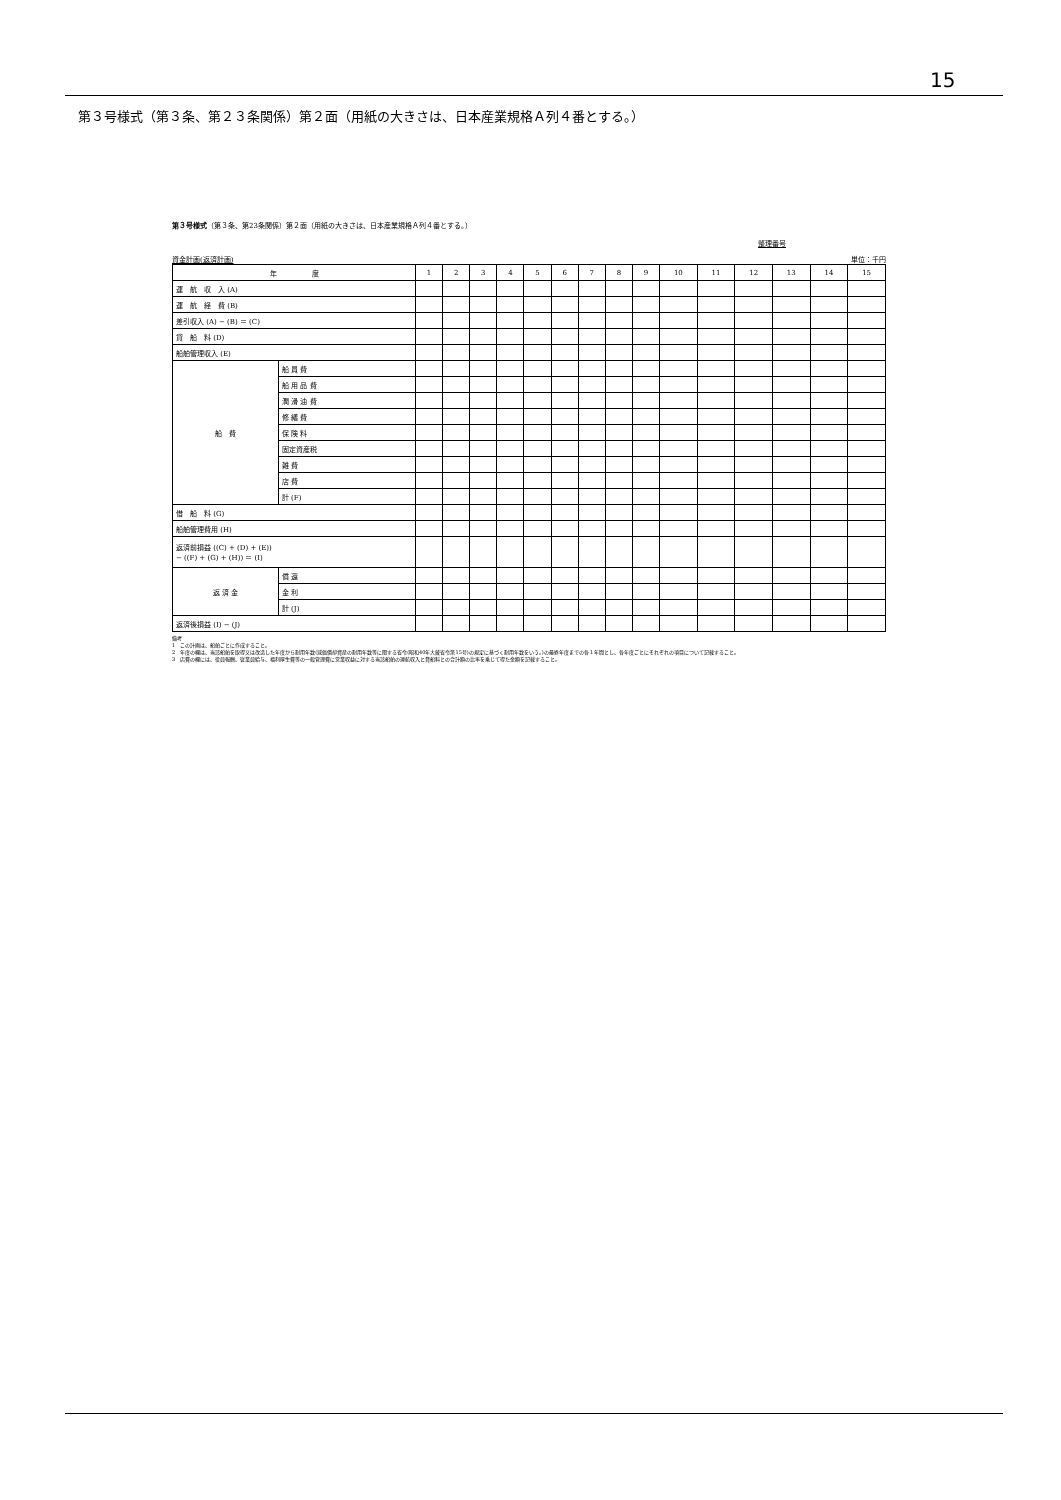15
第３号様式（第３条、第２３条関係）第２面（用紙の大きさは、日本産業規格Ａ列４番とする。）
第３号様式（第３条、第23条関係）第２面（用紙の大きさは、日本産業規格Ａ列４番とする。）
整理番号
資金計画(返済計画) 単位：千円
| 年 度 | | 1 | 2 | 3 | 4 | 5 | 6 | 7 | 8 | 9 | 10 | 11 | 12 | 13 | 14 | 15 |
| --- | --- | --- | --- | --- | --- | --- | --- | --- | --- | --- | --- | --- | --- | --- | --- | --- |
| 運 航 収 入 (A) | | | | | | | | | | | | | | | | |
| 運 航 経 費 (B) | | | | | | | | | | | | | | | | |
| 差引収入 (A) − (B) ＝ (C) | | | | | | | | | | | | | | | | |
| 貸 船 料 (D) | | | | | | | | | | | | | | | | |
| 船舶管理収入 (E) | | | | | | | | | | | | | | | | |
| 船 費 | 船 員 費 | | | | | | | | | | | | | | | |
| | 船 用 品 費 | | | | | | | | | | | | | | | |
| | 潤 滑 油 費 | | | | | | | | | | | | | | | |
| | 修 繕 費 | | | | | | | | | | | | | | | |
| | 保 険 料 | | | | | | | | | | | | | | | |
| | 固定資産税 | | | | | | | | | | | | | | | |
| | 雑 費 | | | | | | | | | | | | | | | |
| | 店 費 | | | | | | | | | | | | | | | |
| | 計 (F) | | | | | | | | | | | | | | | |
| 借 船 料 (G) | | | | | | | | | | | | | | | | |
| 船舶管理費用 (H) | | | | | | | | | | | | | | | | |
| 返済前損益 ((C) + (D) + (E)) − ((F) + (G) + (H)) ＝ (I) | | | | | | | | | | | | | | | | |
| 返 済 金 | 償 還 | | | | | | | | | | | | | | | |
| | 金 利 | | | | | | | | | | | | | | | |
| | 計 (J) | | | | | | | | | | | | | | | |
| 返済後損益 (I) − (J) | | | | | | | | | | | | | | | | |
備考
1　この計画は、船舶ごとに作成すること。
2　年度の欄は、当該船舶を取得又は改造した年度から耐用年数(減価償却資産の耐用年数等に関する省令(昭和40年大蔵省令第15号)の規定に基づく耐用年数をいう。)の最終年度までの各１年間とし、各年度ごとにそれぞれの項目について記載すること。
3　店費の欄には、役員報酬、従業員給与、福利厚生費等の一般管理費に営業収益に対する当該船舶の運航収入と貸船料との合計額の比率を乗じて得た金額を記載すること。